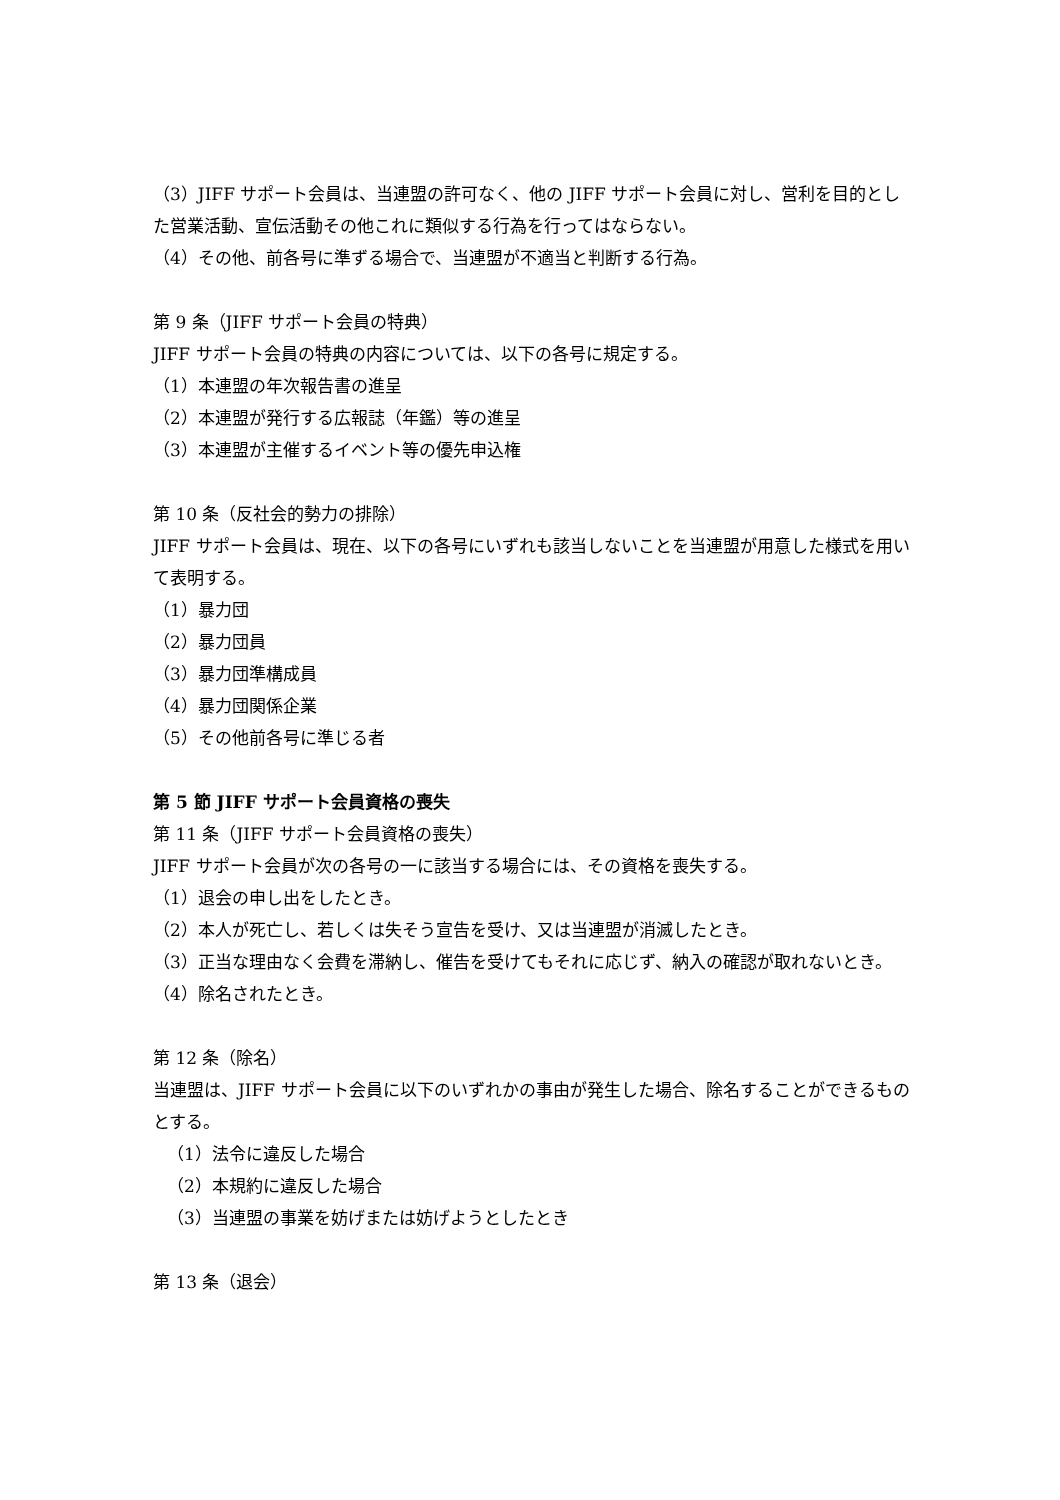（3）JIFF サポート会員は、当連盟の許可なく、他の JIFF サポート会員に対し、営利を目的とした営業活動、宣伝活動その他これに類似する行為を行ってはならない。
（4）その他、前各号に準ずる場合で、当連盟が不適当と判断する行為。
第 9 条（JIFF サポート会員の特典）
JIFF サポート会員の特典の内容については、以下の各号に規定する。
（1）本連盟の年次報告書の進呈
（2）本連盟が発行する広報誌（年鑑）等の進呈
（3）本連盟が主催するイベント等の優先申込権
第 10 条（反社会的勢力の排除）
JIFF サポート会員は、現在、以下の各号にいずれも該当しないことを当連盟が用意した様式を用いて表明する。
（1）暴力団
（2）暴力団員
（3）暴力団準構成員
（4）暴力団関係企業
（5）その他前各号に準じる者
第 5 節 JIFF サポート会員資格の喪失
第 11 条（JIFF サポート会員資格の喪失）
JIFF サポート会員が次の各号の一に該当する場合には、その資格を喪失する。
（1）退会の申し出をしたとき。
（2）本人が死亡し、若しくは失そう宣告を受け、又は当連盟が消滅したとき。
（3）正当な理由なく会費を滞納し、催告を受けてもそれに応じず、納入の確認が取れないとき。
（4）除名されたとき。
第 12 条（除名）
当連盟は、JIFF サポート会員に以下のいずれかの事由が発生した場合、除名することができるものとする。
（1）法令に違反した場合
（2）本規約に違反した場合
（3）当連盟の事業を妨げまたは妨げようとしたとき
第 13 条（退会）